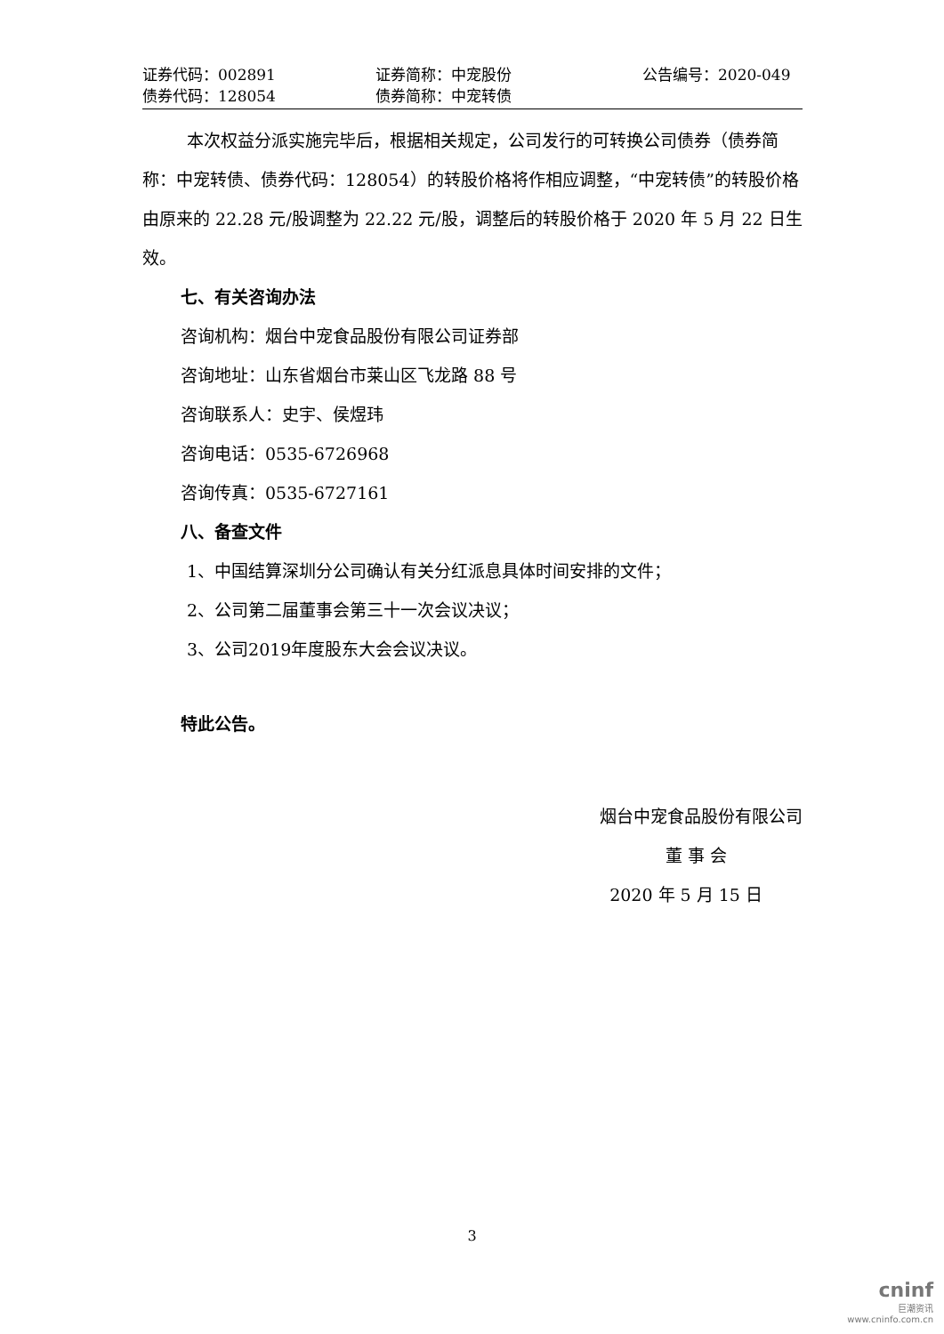证券代码：002891 证券简称：中宠股份 公告编号：2020-049
债券代码：128054 债券简称：中宠转债
本次权益分派实施完毕后，根据相关规定，公司发行的可转换公司债券（债券简称：中宠转债、债券代码：128054）的转股价格将作相应调整，“中宠转债”的转股价格由原来的 22.28 元/股调整为 22.22 元/股，调整后的转股价格于 2020 年 5 月 22 日生效。
七、有关咨询办法
咨询机构：烟台中宠食品股份有限公司证券部
咨询地址：山东省烟台市莱山区飞龙路 88 号
咨询联系人：史宇、侯煜玮
咨询电话：0535-6726968
咨询传真：0535-6727161
八、备查文件
1、中国结算深圳分公司确认有关分红派息具体时间安排的文件；
2、公司第二届董事会第三十一次会议决议；
3、公司2019年度股东大会会议决议。
特此公告。
烟台中宠食品股份有限公司
董 事 会
2020 年 5 月 15 日
3
cninf
巨潮资讯
www.cninfo.com.cn